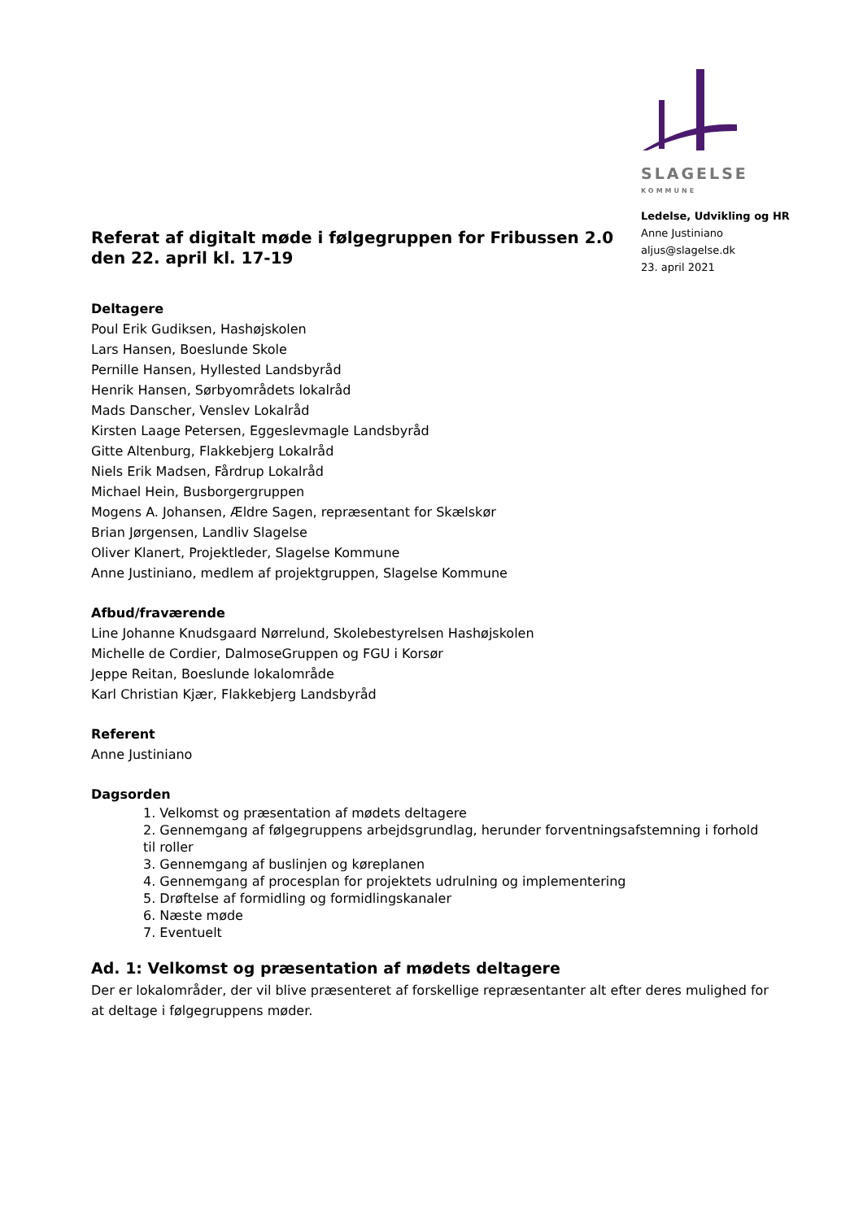SLAGELSE
KOMMUNE
Ledelse, Udvikling og HR
Anne Justiniano
aljus@slagelse.dk
23. april 2021
Referat af digitalt møde i følgegruppen for Fribussen 2.0
den 22. april kl. 17-19
Deltagere
Poul Erik Gudiksen, Hashøjskolen
Lars Hansen, Boeslunde Skole
Pernille Hansen, Hyllested Landsbyråd
Henrik Hansen, Sørbyområdets lokalråd
Mads Danscher, Venslev Lokalråd
Kirsten Laage Petersen, Eggeslevmagle Landsbyråd
Gitte Altenburg, Flakkebjerg Lokalråd
Niels Erik Madsen, Fårdrup Lokalråd
Michael Hein, Busborgergruppen
Mogens A. Johansen, Ældre Sagen, repræsentant for Skælskør
Brian Jørgensen, Landliv Slagelse
Oliver Klanert, Projektleder, Slagelse Kommune
Anne Justiniano, medlem af projektgruppen, Slagelse Kommune
Afbud/fraværende
Line Johanne Knudsgaard Nørrelund, Skolebestyrelsen Hashøjskolen
Michelle de Cordier, DalmoseGruppen og FGU i Korsør
Jeppe Reitan, Boeslunde lokalområde
Karl Christian Kjær, Flakkebjerg Landsbyråd
Referent
Anne Justiniano
Dagsorden
1. Velkomst og præsentation af mødets deltagere
2. Gennemgang af følgegruppens arbejdsgrundlag, herunder forventningsafstemning i forhold til roller
3. Gennemgang af buslinjen og køreplanen
4. Gennemgang af procesplan for projektets udrulning og implementering
5. Drøftelse af formidling og formidlingskanaler
6. Næste møde
7. Eventuelt
Ad. 1: Velkomst og præsentation af mødets deltagere
Der er lokalområder, der vil blive præsenteret af forskellige repræsentanter alt efter deres mulighed for at deltage i følgegruppens møder.